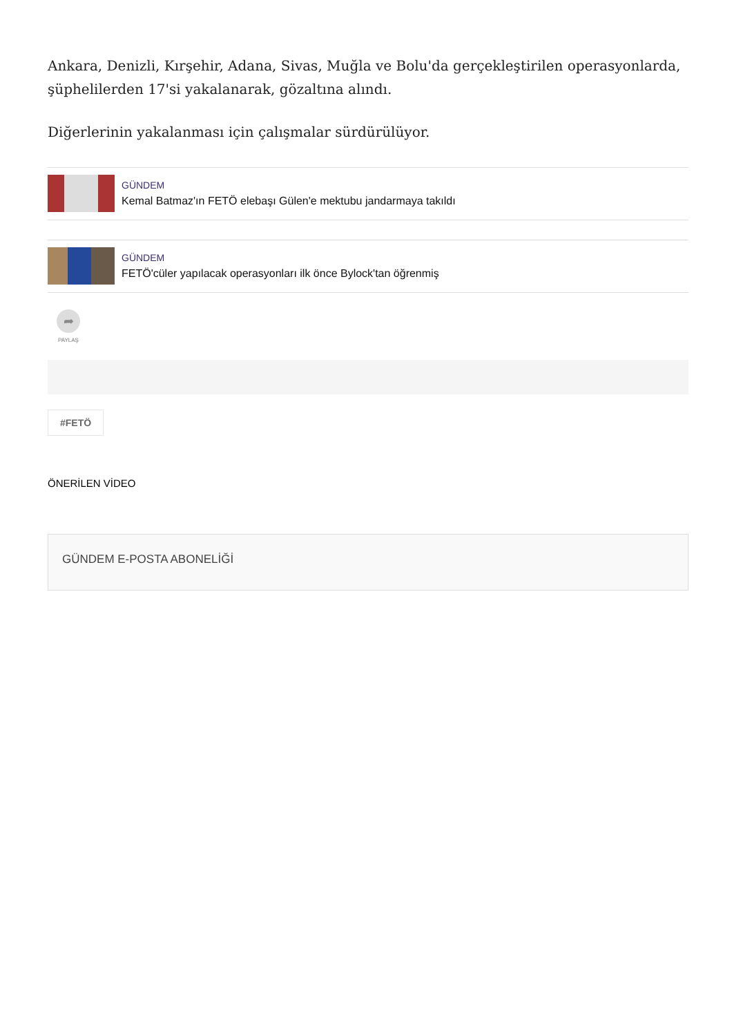Ankara, Denizli, Kırşehir, Adana, Sivas, Muğla ve Bolu'da gerçekleştirilen operasyonlarda, şüphelilerden 17'si yakalanarak, gözaltına alındı.
Diğerlerinin yakalanması için çalışmalar sürdürülüyor.
GÜNDEM
Kemal Batmaz'ın FETÖ elebaşı Gülen'e mektubu jandarmaya takıldı
GÜNDEM
FETÖ'cüler yapılacak operasyonları ilk önce Bylock'tan öğrenmiş
➦
PAYLAŞ
#FETÖ
ÖNERİLEN VİDEO
GÜNDEM E-POSTA ABONELİĞİ